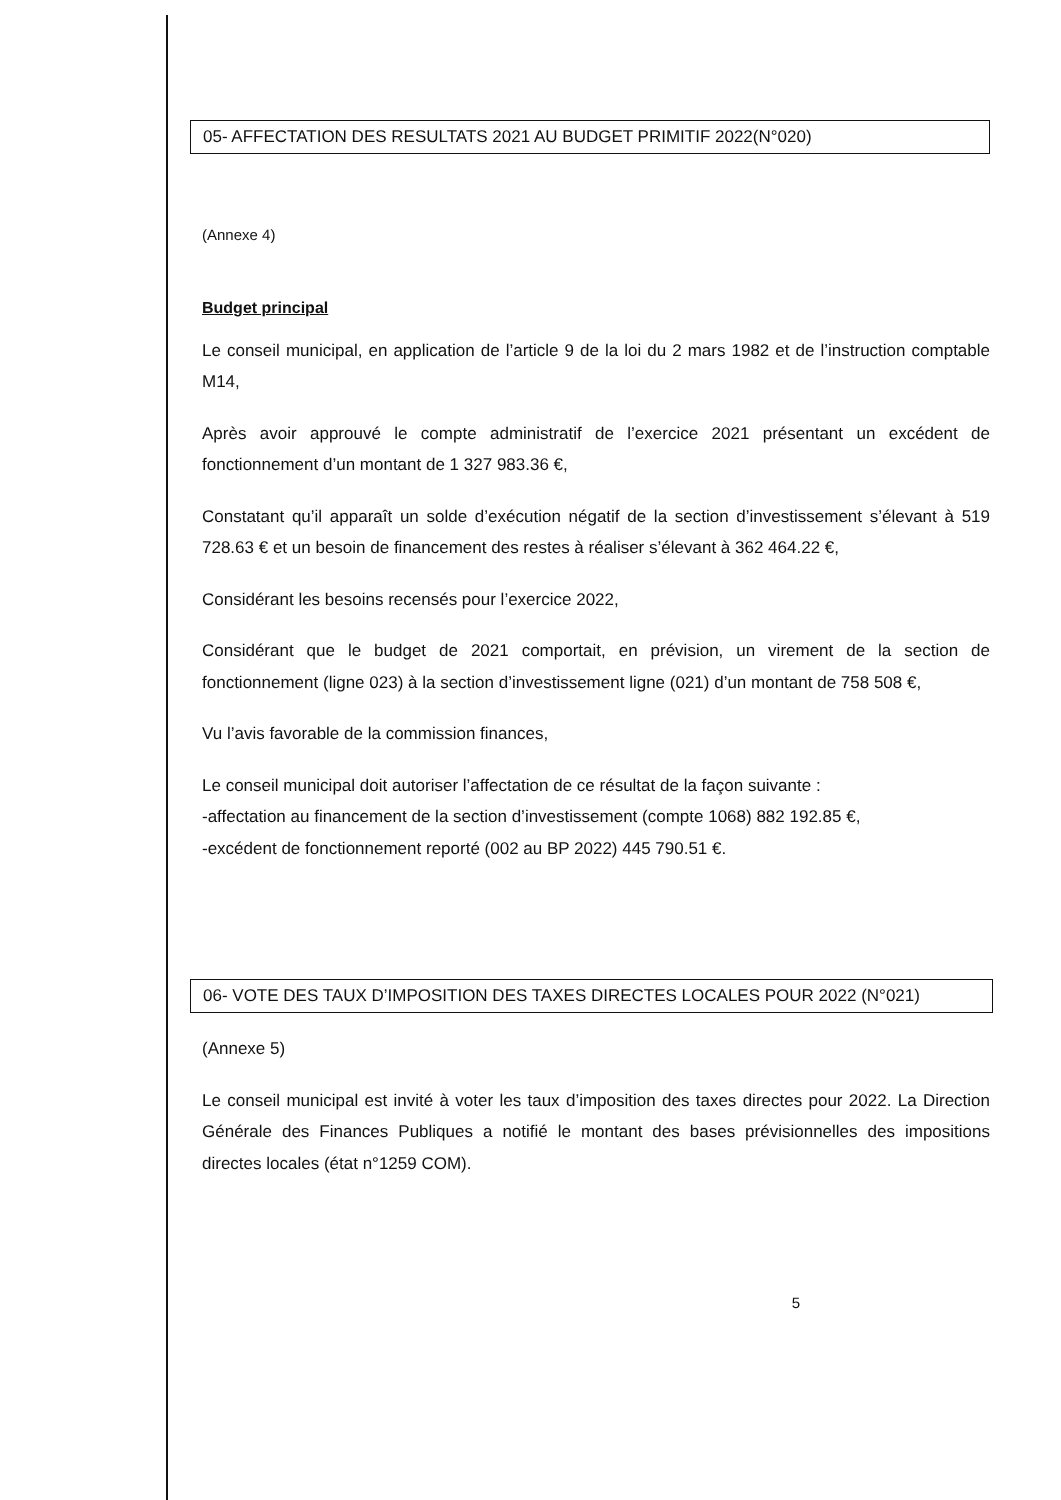05- AFFECTATION DES RESULTATS 2021 AU BUDGET PRIMITIF 2022(N°020)
(Annexe 4)
Budget principal
Le conseil municipal, en application de l’article 9 de la loi du 2 mars 1982 et de l’instruction comptable M14,
Après avoir approuvé le compte administratif de l’exercice 2021 présentant un excédent de fonctionnement d’un montant de 1 327 983.36 €,
Constatant qu’il apparaît un solde d’exécution négatif de la section d’investissement s’élevant à 519 728.63 € et un besoin de financement des restes à réaliser s’élevant à 362 464.22 €,
Considérant les besoins recensés pour l’exercice 2022,
Considérant que le budget de 2021 comportait, en prévision, un virement de la section de fonctionnement (ligne 023) à la section d’investissement ligne (021) d’un montant de 758 508 €,
Vu l’avis favorable de la commission finances,
Le conseil municipal doit autoriser l’affectation de ce résultat de la façon suivante :
-affectation au financement de la section d’investissement (compte 1068) 882 192.85 €,
-excédent de fonctionnement reporté (002 au BP 2022) 445 790.51 €.
06- VOTE DES TAUX D’IMPOSITION DES TAXES DIRECTES LOCALES POUR 2022 (N°021)
(Annexe 5)
Le conseil municipal est invité à voter les taux d’imposition des taxes directes pour 2022. La Direction Générale des Finances Publiques a notifié le montant des bases prévisionnelles des impositions directes locales (état n°1259 COM).
5